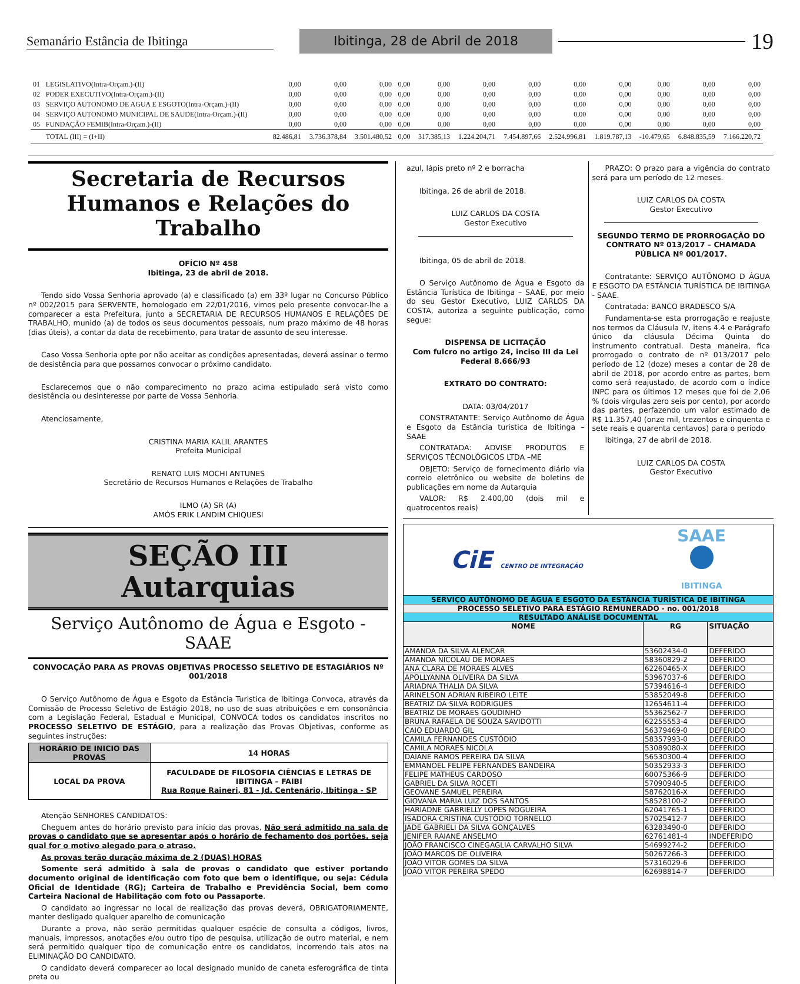Semanário Estância de Ibitinga
Ibitinga, 28 de Abril de 2018
19
| 01 | LEGISLATIVO(Intra-Orçam.)-(II) | 0,00 | 0,00 | 0,00 | 0,00 | 0,00 | 0,00 | 0,00 | 0,00 | 0,00 | 0,00 | 0,00 | 0,00 |
| 02 | PODER EXECUTIVO(Intra-Orçam.)-(II) | 0,00 | 0,00 | 0,00 | 0,00 | 0,00 | 0,00 | 0,00 | 0,00 | 0,00 | 0,00 | 0,00 | 0,00 |
| 03 | SERVIÇO AUTONOMO DE AGUA E ESGOTO(Intra-Orçam.)-(II) | 0,00 | 0,00 | 0,00 | 0,00 | 0,00 | 0,00 | 0,00 | 0,00 | 0,00 | 0,00 | 0,00 | 0,00 |
| 04 | SERVIÇO AUTONOMO MUNICIPAL DE SAUDE(Intra-Orçam.)-(II) | 0,00 | 0,00 | 0,00 | 0,00 | 0,00 | 0,00 | 0,00 | 0,00 | 0,00 | 0,00 | 0,00 | 0,00 |
| 05 | FUNDAÇÃO FEMIB(Intra-Orçam.)-(II) | 0,00 | 0,00 | 0,00 | 0,00 | 0,00 | 0,00 | 0,00 | 0,00 | 0,00 | 0,00 | 0,00 | 0,00 |
| | TOTAL (III) = (I+II) | 82.486,81 | 3.736.378,84 | 3.501.480,52 | 0,00 | 317.385,13 | 1.224.204,71 | 7.454.897,66 | 2.524.996,81 | 1.819.787,13 | -10.479,65 | 6.848.835,59 | 7.166.220,72 |
Secretaria de Recursos Humanos e Relações do Trabalho
OFÍCIO Nº 458
Ibitinga, 23 de abril de 2018.
Tendo sido Vossa Senhoria aprovado (a) e classificado (a) em 33º lugar no Concurso Público nº 002/2015 para SERVENTE, homologado em 22/01/2016, vimos pelo presente convocar-lhe a comparecer a esta Prefeitura, junto a SECRETARIA DE RECURSOS HUMANOS E RELAÇÕES DE TRABALHO, munido (a) de todos os seus documentos pessoais, num prazo máximo de 48 horas (dias úteis), a contar da data de recebimento, para tratar de assunto de seu interesse.
Caso Vossa Senhoria opte por não aceitar as condições apresentadas, deverá assinar o termo de desistência para que possamos convocar o próximo candidato.
Esclarecemos que o não comparecimento no prazo acima estipulado será visto como desistência ou desinteresse por parte de Vossa Senhoria.
Atenciosamente,
CRISTINA MARIA KALIL ARANTES
Prefeita Municipal
RENATO LUIS MOCHI ANTUNES
Secretário de Recursos Humanos e Relações de Trabalho
ILMO (A) SR (A)
AMÓS ERIK LANDIM CHIQUESI
SEÇÃO III
Autarquias
Serviço Autônomo de Água e Esgoto - SAAE
CONVOCAÇÃO PARA AS PROVAS OBJETIVAS PROCESSO SELETIVO DE ESTAGIÁRIOS Nº 001/2018
O Serviço Autônomo de Água e Esgoto da Estância Turistica de Ibitinga Convoca, através da Comissão de Processo Seletivo de Estágio 2018, no uso de suas atribuições e em consonância com a Legislação Federal, Estadual e Municipal, CONVOCA todos os candidatos inscritos no PROCESSO SELETIVO DE ESTÁGIO, para a realização das Provas Objetivas, conforme as seguintes instruções:
| HORÁRIO DE INICIO DAS PROVAS | 14 HORAS |
| LOCAL DA PROVA | FACULDADE DE FILOSOFIA CIÊNCIAS E LETRAS DE IBITINGA – FAIBI Rua Roque Raineri, 81 - Jd. Centenário, Ibitinga - SP |
Atenção SENHORES CANDIDATOS:
Cheguem antes do horário previsto para início das provas, Não será admitido na sala de provas o candidato que se apresentar após o horário de fechamento dos portões, seja qual for o motivo alegado para o atraso.
As provas terão duração máxima de 2 (DUAS) HORAS
Somente será admitido à sala de provas o candidato que estiver portando documento original de identificação com foto que bem o identifique, ou seja: Cédula Oficial de Identidade (RG); Carteira de Trabalho e Previdência Social, bem como Carteira Nacional de Habilitação com foto ou Passaporte.
O candidato ao ingressar no local de realização das provas deverá, OBRIGATORIAMENTE, manter desligado qualquer aparelho de comunicação
Durante a prova, não serão permitidas qualquer espécie de consulta a códigos, livros, manuais, impressos, anotações e/ou outro tipo de pesquisa, utilização de outro material, e nem será permitido qualquer tipo de comunicação entre os candidatos, incorrendo tais atos na ELIMINAÇÃO DO CANDIDATO.
O candidato deverá comparecer ao local designado munido de caneta esferográfica de tinta preta ou
azul, lápis preto nº 2 e borracha
Ibitinga, 26 de abril de 2018.
LUIZ CARLOS DA COSTA
Gestor Executivo
Ibitinga, 05 de abril de 2018.
O Serviço Autônomo de Água e Esgoto da Estância Turística de Ibitinga – SAAE, por meio do seu Gestor Executivo, LUIZ CARLOS DA COSTA, autoriza a seguinte publicação, como segue:
DISPENSA DE LICITAÇÃO
Com fulcro no artigo 24, inciso III da Lei Federal 8.666/93
EXTRATO DO CONTRATO:
DATA: 03/04/2017
CONSTRATANTE: Serviço Autônomo de Água e Esgoto da Estância turística de Ibitinga – SAAE
CONTRATADA: ADVISE PRODUTOS E SERVIÇOS TÉCNOLÓGICOS LTDA –ME
OBJETO: Serviço de fornecimento diário via correio eletrônico ou website de boletins de publicações em nome da Autarquia
VALOR: R$ 2.400,00 (dois mil e quatrocentos reais)
PRAZO: O prazo para a vigência do contrato será para um período de 12 meses.
LUIZ CARLOS DA COSTA
Gestor Executivo
SEGUNDO TERMO DE PRORROGAÇÃO DO CONTRATO Nº 013/2017 – CHAMADA PÚBLICA Nº 001/2017.
Contratante: SERVIÇO AUTÔNOMO D ÁGUA E ESGOTO DA ESTÂNCIA TURÍSTICA DE IBITINGA - SAAE.
Contratada: BANCO BRADESCO S/A
Fundamenta-se esta prorrogação e reajuste nos termos da Cláusula IV, itens 4.4 e Parágrafo único da cláusula Décima Quinta do instrumento contratual. Desta maneira, fica prorrogado o contrato de nº 013/2017 pelo período de 12 (doze) meses a contar de 28 de abril de 2018, por acordo entre as partes, bem como será reajustado, de acordo com o índice INPC para os últimos 12 meses que foi de 2,06 % (dois vírgulas zero seis por cento), por acordo das partes, perfazendo um valor estimado de R$ 11.357,40 (onze mil, trezentos e cinquenta e sete reais e quarenta centavos) para o período
Ibitinga, 27 de abril de 2018.
LUIZ CARLOS DA COSTA
Gestor Executivo
CiE CENTRO DE INTEGRAÇÃO
SAAE
IBITINGA
| SERVIÇO AUTÔNOMO DE ÁGUA E ESGOTO DA ESTÂNCIA TURÍSTICA DE IBITINGA | | |
| PROCESSO SELETIVO PARA ESTÁGIO REMUNERADO - no. 001/2018 | | |
| RESULTADO ANÁLISE DOCUMENTAL | | |
| NOME | RG | SITUAÇÃO |
| AMANDA DA SILVA ALENCAR | 53602434-0 | DEFERIDO |
| AMANDA NICOLAU DE MORAES | 58360829-2 | DEFERIDO |
| ANA CLARA DE MORAES ALVES | 62260465-X | DEFERIDO |
| APOLLYANNA OLIVEIRA DA SILVA | 53967037-6 | DEFERIDO |
| ARIADNA THALIA DA SILVA | 57394616-4 | DEFERIDO |
| ARINELSON ADRIAN RIBEIRO LEITE | 53852049-8 | DEFERIDO |
| BEATRIZ DA SILVA RODRIGUES | 12654611-4 | DEFERIDO |
| BEATRIZ DE MORAES GOUDINHO | 55362562-7 | DEFERIDO |
| BRUNA RAFAELA DE SOUZA SAVIDOTTI | 62255553-4 | DEFERIDO |
| CAIO EDUARDO GIL | 56379469-0 | DEFERIDO |
| CAMILA FERNANDES CUSTÓDIO | 58357993-0 | DEFERIDO |
| CAMILA MORAES NICOLA | 53089080-X | DEFERIDO |
| DAIANE RAMOS PEREIRA DA SILVA | 56530300-4 | DEFERIDO |
| EMMANOEL FELIPE FERNANDES BANDEIRA | 50352933-3 | DEFERIDO |
| FELIPE MATHEUS CARDOSO | 60075366-9 | DEFERIDO |
| GABRIEL DA SILVA ROCETI | 57090940-5 | DEFERIDO |
| GEOVANE SAMUEL PEREIRA | 58762016-X | DEFERIDO |
| GIOVANA MARIA LUIZ DOS SANTOS | 58528100-2 | DEFERIDO |
| HARIADNE GABRIELLY LOPES NOGUEIRA | 62041765-1 | DEFERIDO |
| ISADORA CRISTINA CUSTÓDIO TORNELLO | 57025412-7 | DEFERIDO |
| JADE GABRIELI DA SILVA GONÇALVES | 63283490-0 | DEFERIDO |
| JENIFER RAIANE ANSELMO | 62761481-4 | INDEFERIDO |
| JOÃO FRANCISCO CINEGAGLIA CARVALHO SILVA | 54699274-2 | DEFERIDO |
| JOÃO MARCOS DE OLIVEIRA | 50267266-3 | DEFERIDO |
| JOÃO VITOR GOMES DA SILVA | 57316029-6 | DEFERIDO |
| JOÃO VITOR PEREIRA SPEDO | 62698814-7 | DEFERIDO |